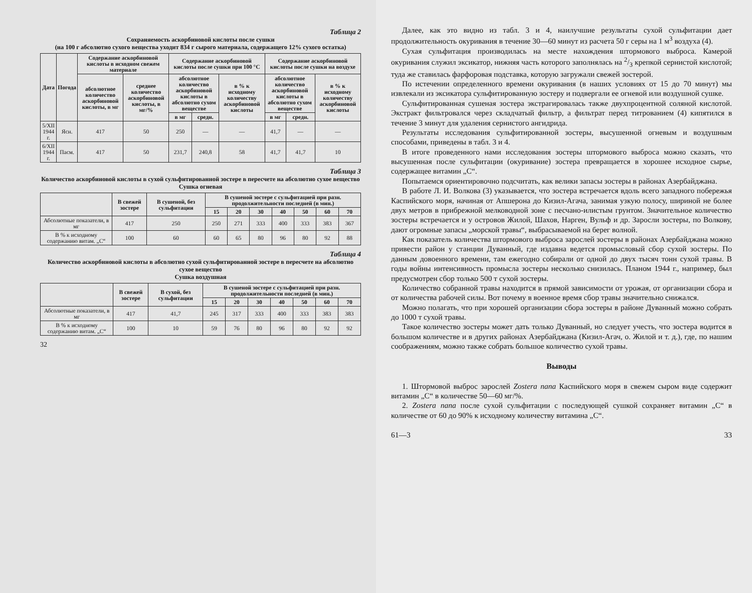Таблица 2
Сохраняемость аскорбиновой кислоты после сушки
(на 100 г абсолютно сухого вещества уходит 834 г сырого материала, содержащего 12% сухого остатка)
| Дата | Погода | Содержание аскорбиновой кислоты в исходном свежем материале | | Содержание аскорбиновой кислоты после сушки при 100 °С | | | Содержание аскорбиновой кислоты после сушки на воздухе | | |
| --- | --- | --- | --- | --- | --- | --- | --- | --- | --- |
| | | абсолютное количество аскорбиновой кислоты, в мг | среднее количество аскорбиновой кислоты, в мг/% | абсолютное количество аскорбиновой кислоты в абсолютно сухом веществе | | в % к исходному количеству аскорбиновой кислоты | абсолютное количество аскорбиновой кислоты в абсолютно сухом веществе | | в % к исходному количеству аскорбиновой кислоты |
| | | | | в мг | средн. | | в мг | средн. | |
| 5/XII 1944 г. | Ясн. | 417 | 50 | 250 | — | — | 41,7 | — | — |
| 6/XII 1944 г. | Пасм. | 417 | 50 | 231,7 | 240,8 | 58 | 41,7 | 41,7 | 10 |
Таблица 3
Количество аскорбиновой кислоты в сухой сульфитированной зостере в пересчете на абсолютно сухое вещество
Сушка огневая
| | В свежей зостере | В сушеной, без сульфитации | В сушеной зостере с сульфитацией при разн. продолжительности последней (в мин.) | | | | | | |
| --- | --- | --- | --- | --- | --- | --- | --- | --- | --- |
| | | | 15 | 20 | 30 | 40 | 50 | 60 | 70 |
| Абсолютные показатели, в мг | 417 | 250 | 250 | 271 | 333 | 400 | 333 | 383 | 367 |
| В % к исходному содержанию витам. „С“ | 100 | 60 | 60 | 65 | 80 | 96 | 80 | 92 | 88 |
Таблица 4
Количество аскорбиновой кислоты в абсолютно сухой сульфитированной зостере в пересчете на абсолютно сухое вещество
Сушка воздушная
| | В свежей зостере | В сухой, без сульфитации | В сушеной зостере с сульфитацией при разн. продолжительности последней (в мин.) | | | | | | |
| --- | --- | --- | --- | --- | --- | --- | --- | --- | --- |
| | | | 15 | 20 | 30 | 40 | 50 | 60 | 70 |
| Абсолютные показатели, в мг | 417 | 41,7 | 245 | 317 | 333 | 400 | 333 | 383 | 383 |
| В % к исходному содержанию витам. „С“ | 100 | 10 | 59 | 76 | 80 | 96 | 80 | 92 | 92 |
32
Далее, как это видно из табл. 3 и 4, наилучшие результаты сухой сульфитации дает продолжительность окуривания в течение 30—60 минут из расчета 50 г серы на 1 м<sup>3</sup> воздуха (4).
Сухая сульфитация производилась на месте нахождения штормового выброса. Камерой окуривания служил эксикатор, нижняя часть которого заполнялась на 2/3 крепкой сернистой кислотой; туда же ставилась фарфоровая подставка, которую загружали свежей зостерой.
По истечении определенного времени окуривания (в наших условиях от 15 до 70 минут) мы извлекали из эксикатора сульфитированную зостеру и подвергали ее огневой или воздушной сушке.
Сульфитированная сушеная зостера экстрагировалась также двухпроцентной соляной кислотой. Экстракт фильтровался через складчатый фильтр, а фильтрат перед титрованием (4) кипятился в течение 3 минут для удаления сернистого ангидрида.
Результаты исследования сульфитированной зостеры, высушенной огневым и воздушным способами, приведены в табл. 3 и 4.
В итоге проведенного нами исследования зостеры штормового выброса можно сказать, что высушенная после сульфитации (окуривание) зостера превращается в хорошее исходное сырье, содержащее витамин „С“.
Попытаемся ориентировочно подсчитать, как велики запасы зостеры в районах Азербайджана.
В работе Л. И. Волкова (3) указывается, что зостера встречается вдоль всего западного побережья Каспийского моря, начиная от Апшерона до Кизил-Агача, занимая узкую полосу, шириной не более двух метров в прибрежной мелководной зоне с песчано-илистым грунтом. Значительное количество зостеры встречается и у островов Жилой, Шахов, Нарген, Вульф и др. Заросли зостеры, по Волкову, дают огромные запасы „морской травы“, выбрасываемой на берег волной.
Как показатель количества штормового выброса зарослей зостеры в районах Азербайджана можно привести район у станции Дуванный, где издавна ведется промысловый сбор сухой зостеры. По данным довоенного времени, там ежегодно собирали от одной до двух тысяч тонн сухой травы. В годы войны интенсивность промысла зостеры несколько снизилась. Планом 1944 г., например, был предусмотрен сбор только 500 т сухой зостеры.
Количество собранной травы находится в прямой зависимости от урожая, от организации сбора и от количества рабочей силы. Вот почему в военное время сбор травы значительно снижался.
Можно полагать, что при хорошей организации сбора зостеры в районе Дуванный можно собрать до 1000 т сухой травы.
Такое количество зостеры может дать только Дуванный, но следует учесть, что зостера водится в большом количестве и в других районах Азербайджана (Кизил-Агач, о. Жилой и т. д.), где, по нашим соображениям, можно также собрать большое количество сухой травы.
Выводы
1. Штормовой выброс зарослей Zostera nana Каспийского моря в свежем сыром виде содержит витамин „С“ в количестве 50—60 мг/%.
2. Zostera nana после сухой сульфитации с последующей сушкой сохраняет витамин „С“ в количестве от 60 до 90% к исходному количеству витамина „С“.
61—3 33